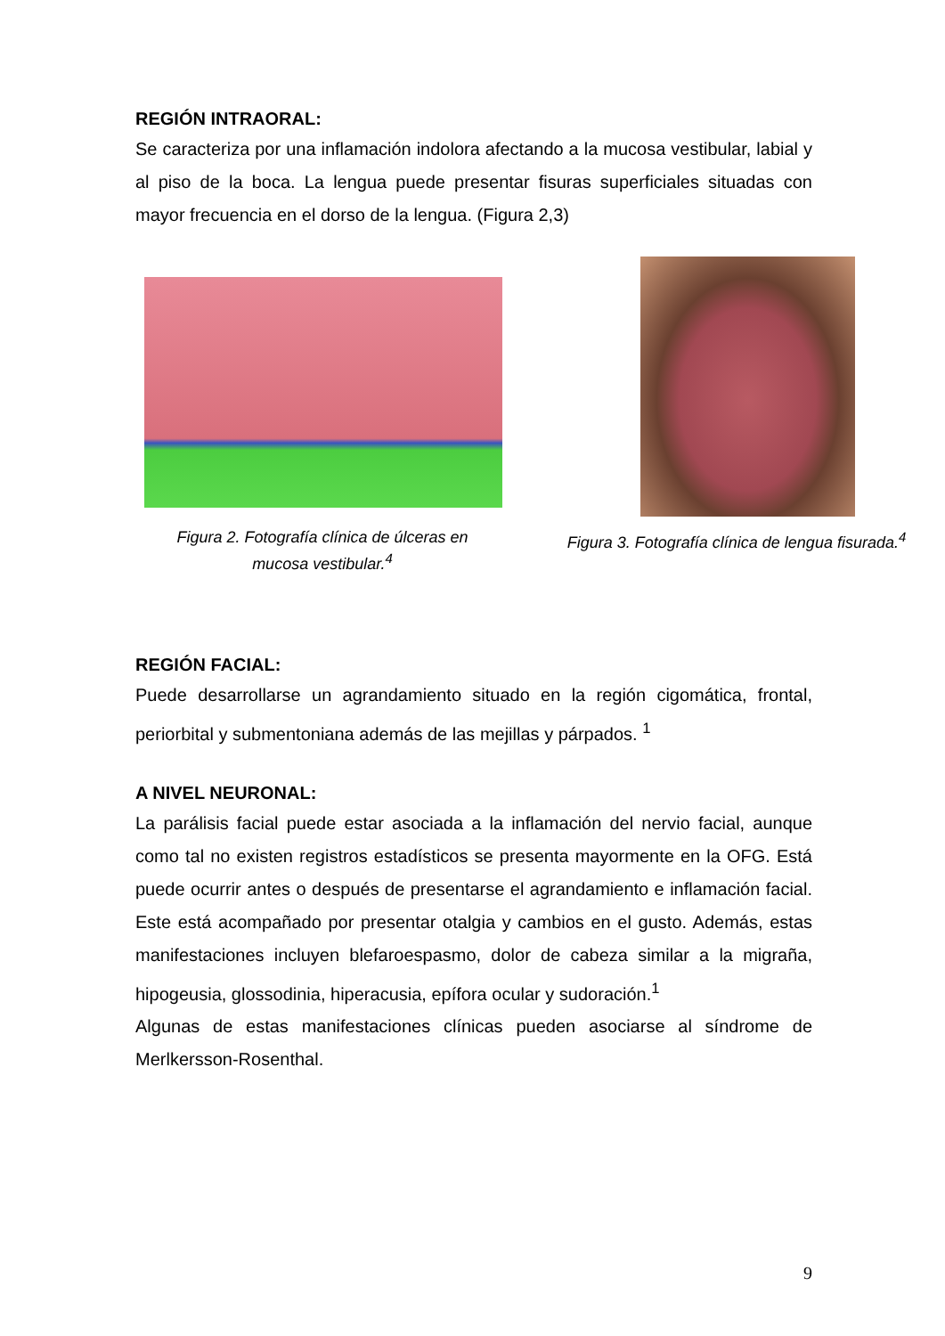REGIÓN INTRAORAL:
Se caracteriza por una inflamación indolora afectando a la mucosa vestibular, labial y al piso de la boca. La lengua puede presentar fisuras superficiales situadas con mayor frecuencia en el dorso de la lengua. (Figura 2,3)
Figura 2. Fotografía clínica de úlceras en
mucosa vestibular.<sup>4</sup>
Figura 3. Fotografía clínica de lengua fisurada.<sup>4</sup>
REGIÓN FACIAL:
Puede desarrollarse un agrandamiento situado en la región cigomática, frontal, periorbital y submentoniana además de las mejillas y párpados. <sup>1</sup>
A NIVEL NEURONAL:
La parálisis facial puede estar asociada a la inflamación del nervio facial, aunque como tal no existen registros estadísticos se presenta mayormente en la OFG. Está puede ocurrir antes o después de presentarse el agrandamiento e inflamación facial. Este está acompañado por presentar otalgia y cambios en el gusto. Además, estas manifestaciones incluyen blefaroespasmo, dolor de cabeza similar a la migraña, hipogeusia, glossodinia, hiperacusia, epífora ocular y sudoración.<sup>1</sup>
Algunas de estas manifestaciones clínicas pueden asociarse al síndrome de Merlkersson-Rosenthal.
9